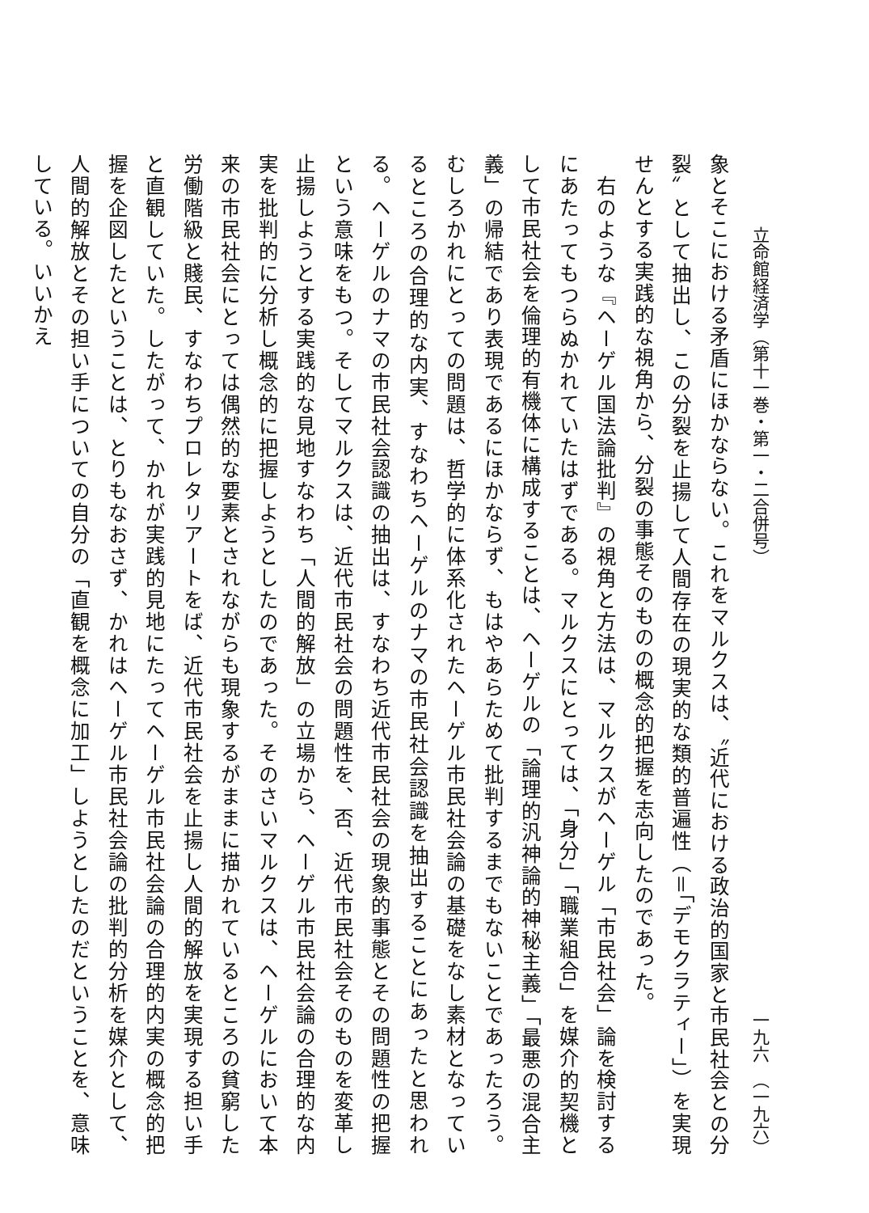立命館経済学（第十一巻・第一・二合併号） 一九六　（一九六）
象とそこにおける矛盾にほかならない。これをマルクスは、〝近代における政治的国家と市民社会との分裂〟として抽出し、この分裂を止揚して人間存在の現実的な類的普遍性（＝「デモクラティー」）を実現せんとする実践的な視角から、分裂の事態そのものの概念的把握を志向したのであった。
　右のような『ヘーゲル国法論批判』の視角と方法は、マルクスがヘーゲル「市民社会」論を検討するにあたってもつらぬかれていたはずである。マルクスにとっては、「身分」「職業組合」を媒介的契機として市民社会を倫理的有機体に構成することは、ヘーゲルの「論理的汎神論的神秘主義」「最悪の混合主義」の帰結であり表現であるにほかならず、もはやあらためて批判するまでもないことであったろう。むしろかれにとっての問題は、哲学的に体系化されたヘーゲル市民社会論の基礎をなし素材となっているところの合理的な内実、すなわちヘーゲルのナマの市民社会認識を抽出することにあったと思われる。ヘーゲルのナマの市民社会認識の抽出は、すなわち近代市民社会の現象的事態とその問題性の把握という意味をもつ。そしてマルクスは、近代市民社会の問題性を、否、近代市民社会そのものを変革し止揚しようとする実践的な見地すなわち「人間的解放」の立場から、ヘーゲル市民社会論の合理的な内実を批判的に分析し概念的に把握しようとしたのであった。そのさいマルクスは、ヘーゲルにおいて本来の市民社会にとっては偶然的な要素とされながらも現象するがままに描かれているところの貧窮した労働階級と賤民、すなわちプロレタリアートをば、近代市民社会を止揚し人間的解放を実現する担い手と直観していた。したがって、かれが実践的見地にたってヘーゲル市民社会論の合理的内実の概念的把握を企図したということは、とりもなおさず、かれはヘーゲル市民社会論の批判的分析を媒介として、人間的解放とその担い手についての自分の「直観を概念に加工」しようとしたのだということを、意味している。いいかえ